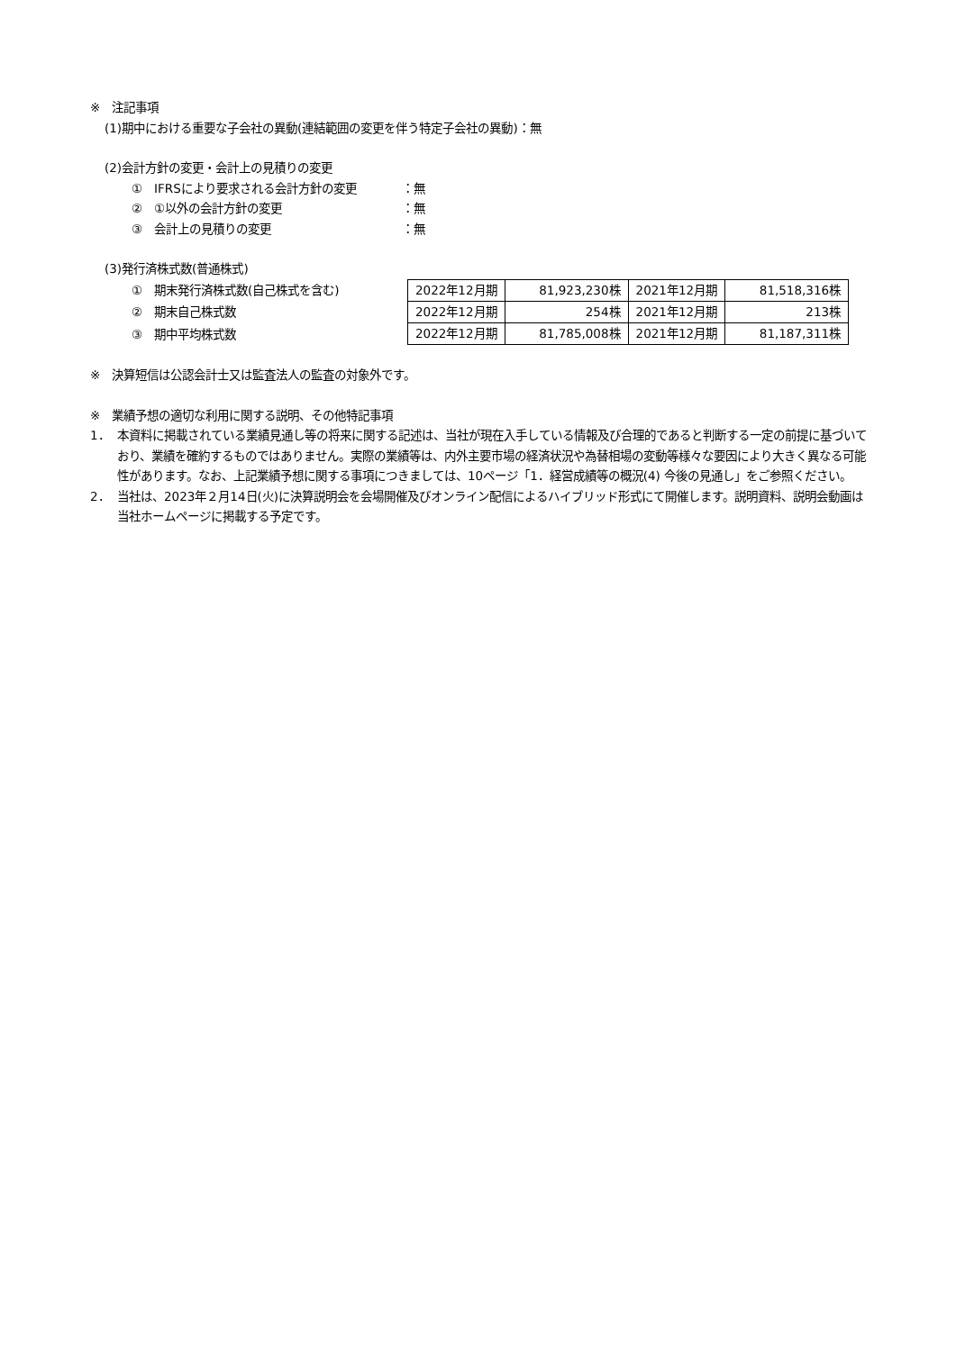※　注記事項
(1)期中における重要な子会社の異動(連結範囲の変更を伴う特定子会社の異動)：無
(2)会計方針の変更・会計上の見積りの変更
①　IFRSにより要求される会計方針の変更 ：無
②　①以外の会計方針の変更 ：無
③　会計上の見積りの変更 ：無
(3)発行済株式数(普通株式)
①　期末発行済株式数(自己株式を含む)
②　期末自己株式数
③　期中平均株式数
| 2022年12月期 | 81,923,230株 | 2021年12月期 | 81,518,316株 |
| 2022年12月期 | 254株 | 2021年12月期 | 213株 |
| 2022年12月期 | 81,785,008株 | 2021年12月期 | 81,187,311株 |
※　決算短信は公認会計士又は監査法人の監査の対象外です。
※　業績予想の適切な利用に関する説明、その他特記事項
1． 本資料に掲載されている業績見通し等の将来に関する記述は、当社が現在入手している情報及び合理的であると判断する一定の前提に基づいており、業績を確約するものではありません。実際の業績等は、内外主要市場の経済状況や為替相場の変動等様々な要因により大きく異なる可能性があります。なお、上記業績予想に関する事項につきましては、10ページ「1．経営成績等の概況(4) 今後の見通し」をご参照ください。
2． 当社は、2023年２月14日(火)に決算説明会を会場開催及びオンライン配信によるハイブリッド形式にて開催します。説明資料、説明会動画は当社ホームページに掲載する予定です。